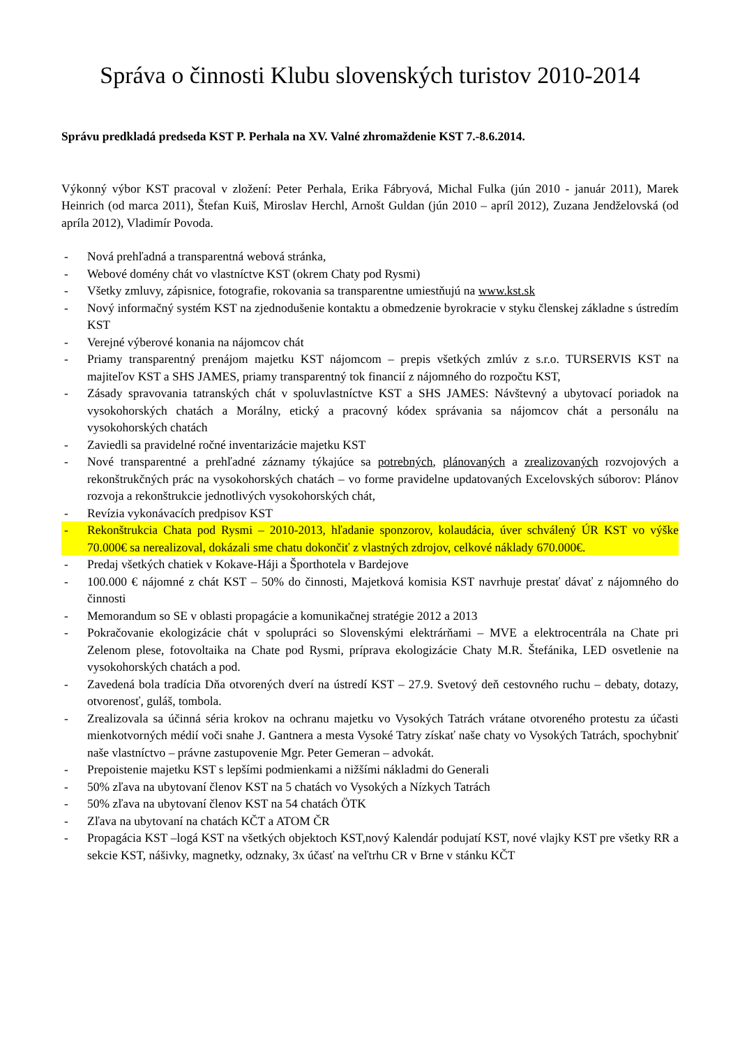Správa o činnosti Klubu slovenských turistov 2010-2014
Správu predkladá predseda KST P. Perhala na XV. Valné zhromaždenie KST 7.-8.6.2014.
Výkonný výbor KST pracoval v zložení: Peter Perhala, Erika Fábryová, Michal Fulka (jún 2010 - január 2011), Marek Heinrich (od marca 2011), Štefan Kuiš, Miroslav Herchl, Arnošt Guldan (jún 2010 – apríl 2012), Zuzana Jendželovská (od apríla 2012), Vladimír Povoda.
- Nová prehľadná a transparentná webová stránka,
- Webové domény chát vo vlastníctve KST (okrem Chaty pod Rysmi)
- Všetky zmluvy, zápisnice, fotografie, rokovania sa transparentne umiestňujú na www.kst.sk
- Nový informačný systém KST na zjednodušenie kontaktu a obmedzenie byrokracie v styku členskej základne s ústredím KST
- Verejné výberové konania na nájomcov chát
- Priamy transparentný prenájom majetku KST nájomcom – prepis všetkých zmlúv z s.r.o. TURSERVIS KST na majiteľov KST a SHS JAMES, priamy transparentný tok financií z nájomného do rozpočtu KST,
- Zásady spravovania tatranských chát v spoluvlastníctve KST a SHS JAMES: Návštevný a ubytovací poriadok na vysokohorských chatách a Morálny, etický a pracovný kódex správania sa nájomcov chát a personálu na vysokohorských chatách
- Zaviedli sa pravidelné ročné inventarizácie majetku KST
- Nové transparentné a prehľadné záznamy týkajúce sa potrebných, plánovaných a zrealizovaných rozvojových a rekonštrukčných prác na vysokohorských chatách – vo forme pravidelne updatovaných Excelovských súborov: Plánov rozvoja a rekonštrukcie jednotlivých vysokohorských chát,
- Revízia vykonávacích predpisov KST
- Rekonštrukcia Chata pod Rysmi – 2010-2013, hľadanie sponzorov, kolaudácia, úver schválený ÚR KST vo výške 70.000€ sa nerealizoval, dokázali sme chatu dokončiť z vlastných zdrojov, celkové náklady 670.000€.
- Predaj všetkých chatiek v Kokave-Háji a Športhotela v Bardejove
- 100.000 € nájomné z chát KST – 50% do činnosti, Majetková komisia KST navrhuje prestať dávať z nájomného do činnosti
- Memorandum so SE v oblasti propagácie a komunikačnej stratégie 2012 a 2013
- Pokračovanie ekologizácie chát v spolupráci so Slovenskými elektrárňami – MVE a elektrocentrála na Chate pri Zelenom plese, fotovoltaika na Chate pod Rysmi, príprava ekologizácie Chaty M.R. Štefánika, LED osvetlenie na vysokohorských chatách a pod.
- Zavedená bola tradícia Dňa otvorených dverí na ústredí KST – 27.9. Svetový deň cestovného ruchu – debaty, dotazy, otvorenosť, guláš, tombola.
- Zrealizovala sa účinná séria krokov na ochranu majetku vo Vysokých Tatrách vrátane otvoreného protestu za účasti mienkotvorných médií voči snahe J. Gantnera a mesta Vysoké Tatry získať naše chaty vo Vysokých Tatrách, spochybniť naše vlastníctvo – právne zastupovenie Mgr. Peter Gemeran – advokát.
- Prepoistenie majetku KST s lepšími podmienkami a nižšími nákladmi do Generali
- 50% zľava na ubytovaní členov KST na 5 chatách vo Vysokých a Nízkych Tatrách
- 50% zľava na ubytovaní členov KST na 54 chatách ÖTK
- Zľava na ubytovaní na chatách KČT a ATOM ČR
- Propagácia KST –logá KST na všetkých objektoch KST,nový Kalendár podujatí KST, nové vlajky KST pre všetky RR a sekcie KST, nášivky, magnetky, odznaky, 3x účasť na veľtrhu CR v Brne v stánku KČT